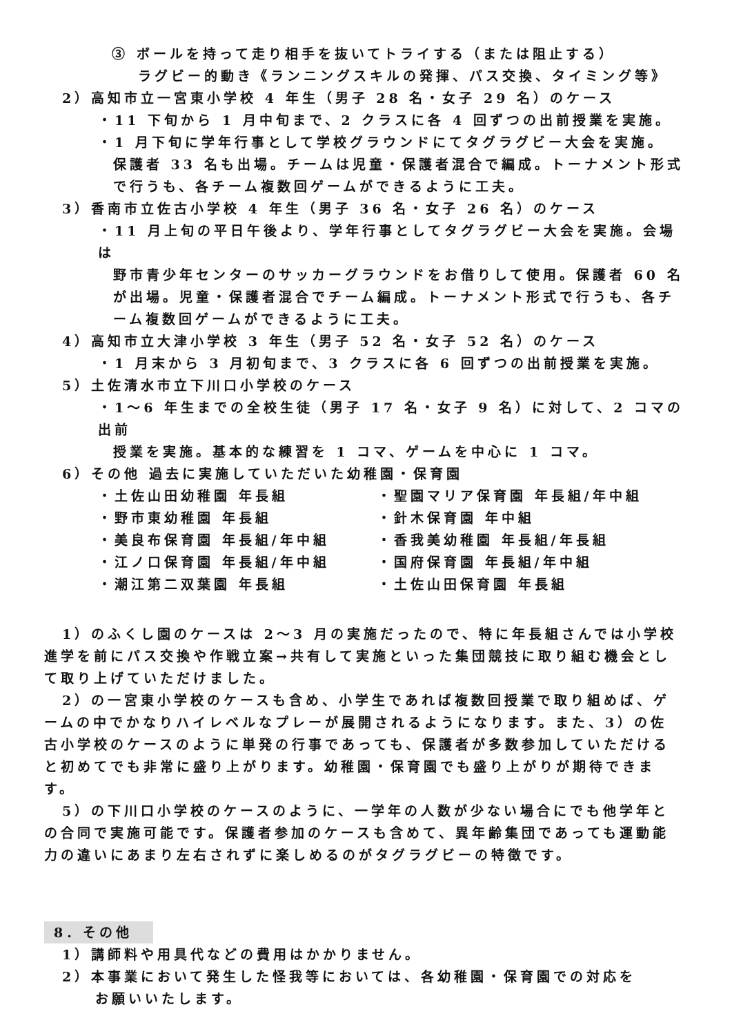③ ボールを持って走り相手を抜いてトライする（または阻止する）
ラグビー的動き《ランニングスキルの発揮、パス交換、タイミング等》
2）高知市立一宮東小学校 4 年生（男子 28 名・女子 29 名）のケース
・11 下旬から 1 月中旬まで、2 クラスに各 4 回ずつの出前授業を実施。
・1 月下旬に学年行事として学校グラウンドにてタグラグビー大会を実施。
保護者 33 名も出場。チームは児童・保護者混合で編成。トーナメント形式で行うも、各チーム複数回ゲームができるように工夫。
3）香南市立佐古小学校 4 年生（男子 36 名・女子 26 名）のケース
・11 月上旬の平日午後より、学年行事としてタグラグビー大会を実施。会場は
野市青少年センターのサッカーグラウンドをお借りして使用。保護者 60 名が出場。児童・保護者混合でチーム編成。トーナメント形式で行うも、各チーム複数回ゲームができるように工夫。
4）高知市立大津小学校 3 年生（男子 52 名・女子 52 名）のケース
・1 月末から 3 月初旬まで、3 クラスに各 6 回ずつの出前授業を実施。
5）土佐清水市立下川口小学校のケース
・1～6 年生までの全校生徒（男子 17 名・女子 9 名）に対して、2 コマの出前
授業を実施。基本的な練習を 1 コマ、ゲームを中心に 1 コマ。
6）その他 過去に実施していただいた幼稚園・保育園
・土佐山田幼稚園 年長組 ・聖園マリア保育園 年長組/年中組
・野市東幼稚園 年長組 ・針木保育園 年中組
・美良布保育園 年長組/年中組 ・香我美幼稚園 年長組/年長組
・江ノ口保育園 年長組/年中組 ・国府保育園 年長組/年中組
・潮江第二双葉園 年長組 ・土佐山田保育園 年長組
1）のふくし園のケースは 2～3 月の実施だったので、特に年長組さんでは小学校進学を前にパス交換や作戦立案→共有して実施といった集団競技に取り組む機会として取り上げていただけました。
2）の一宮東小学校のケースも含め、小学生であれば複数回授業で取り組めば、ゲームの中でかなりハイレベルなプレーが展開されるようになります。また、3）の佐古小学校のケースのように単発の行事であっても、保護者が多数参加していただけると初めてでも非常に盛り上がります。幼稚園・保育園でも盛り上がりが期待できます。
5）の下川口小学校のケースのように、一学年の人数が少ない場合にでも他学年との合同で実施可能です。保護者参加のケースも含めて、異年齢集団であっても運動能力の違いにあまり左右されずに楽しめるのがタグラグビーの特徴です。
8．その他
1）講師料や用具代などの費用はかかりません。
2）本事業において発生した怪我等においては、各幼稚園・保育園での対応を
お願いいたします。